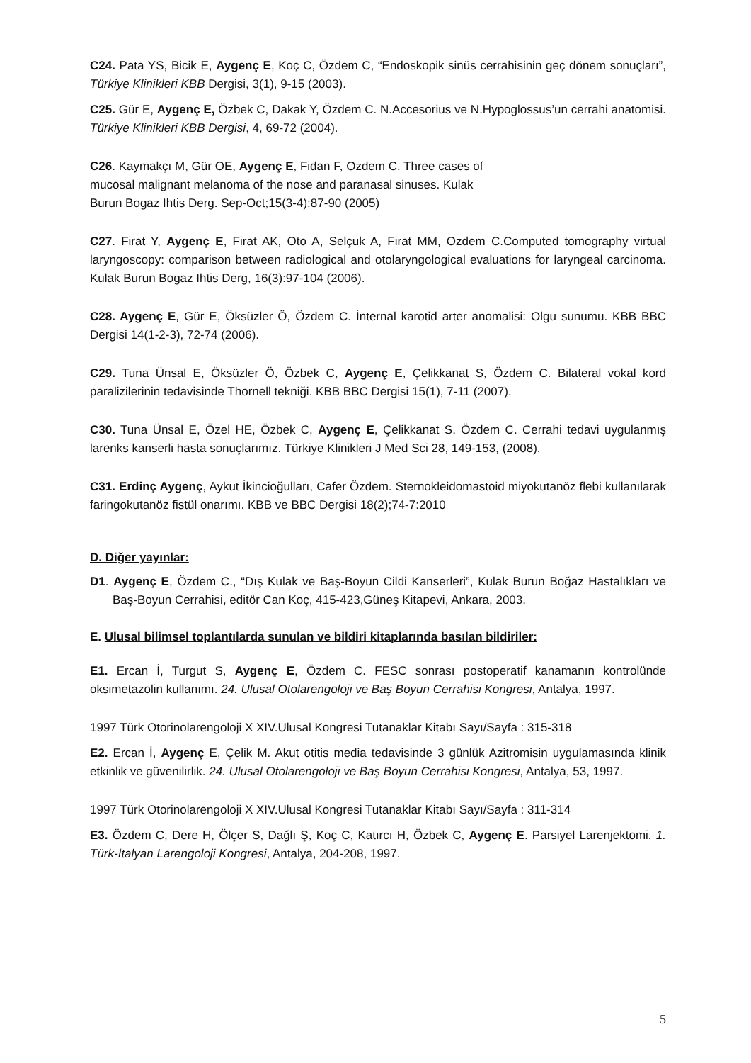C24. Pata YS, Bicik E, Aygenç E, Koç C, Özdem C, “Endoskopik sinüs cerrahisinin geç dönem sonuçları”, Türkiye Klinikleri KBB Dergisi, 3(1), 9-15 (2003).
C25. Gür E, Aygenç E, Özbek C, Dakak Y, Özdem C. N.Accesorius ve N.Hypoglossus’un cerrahi anatomisi. Türkiye Klinikleri KBB Dergisi, 4, 69-72 (2004).
C26. Kaymakçı M, Gür OE, Aygenç E, Fidan F, Ozdem C. Three cases of
mucosal malignant melanoma of the nose and paranasal sinuses. Kulak
Burun Bogaz Ihtis Derg. Sep-Oct;15(3-4):87-90 (2005)
C27. Firat Y, Aygenç E, Firat AK, Oto A, Selçuk A, Firat MM, Ozdem C.Computed tomography virtual laryngoscopy: comparison between radiological and otolaryngological evaluations for laryngeal carcinoma. Kulak Burun Bogaz Ihtis Derg, 16(3):97-104 (2006).
C28. Aygenç E, Gür E, Öksüzler Ö, Özdem C. İnternal karotid arter anomalisi: Olgu sunumu. KBB BBC Dergisi 14(1-2-3), 72-74 (2006).
C29. Tuna Ünsal E, Öksüzler Ö, Özbek C, Aygenç E, Çelikkanat S, Özdem C. Bilateral vokal kord paralizilerinin tedavisinde Thornell tekniği. KBB BBC Dergisi 15(1), 7-11 (2007).
C30. Tuna Ünsal E, Özel HE, Özbek C, Aygenç E, Çelikkanat S, Özdem C. Cerrahi tedavi uygulanmış larenks kanserli hasta sonuçlarımız. Türkiye Klinikleri J Med Sci 28, 149-153, (2008).
C31. Erdinç Aygenç, Aykut İkincioğulları, Cafer Özdem. Sternokleidomastoid miyokutanöz flebi kullanılarak faringokutanöz fistül onarımı. KBB ve BBC Dergisi 18(2);74-7:2010
D. Diğer yayınlar:
D1. Aygenç E, Özdem C., “Dış Kulak ve Baş-Boyun Cildi Kanserleri”, Kulak Burun Boğaz Hastalıkları ve Baş-Boyun Cerrahisi, editör Can Koç, 415-423,Güneş Kitapevi, Ankara, 2003.
E. Ulusal bilimsel toplantılarda sunulan ve bildiri kitaplarında basılan bildiriler:
E1. Ercan İ, Turgut S, Aygenç E, Özdem C. FESC sonrası postoperatif kanamanın kontrolünde oksimetazolin kullanımı. 24. Ulusal Otolarengoloji ve Baş Boyun Cerrahisi Kongresi, Antalya, 1997.
1997 Türk Otorinolarengoloji X XIV.Ulusal Kongresi Tutanaklar Kitabı Sayı/Sayfa : 315-318
E2. Ercan İ, Aygenç E, Çelik M. Akut otitis media tedavisinde 3 günlük Azitromisin uygulamasında klinik etkinlik ve güvenilirlik. 24. Ulusal Otolarengoloji ve Baş Boyun Cerrahisi Kongresi, Antalya, 53, 1997.
1997 Türk Otorinolarengoloji X XIV.Ulusal Kongresi Tutanaklar Kitabı Sayı/Sayfa : 311-314
E3. Özdem C, Dere H, Ölçer S, Dağlı Ş, Koç C, Katırcı H, Özbek C, Aygenç E. Parsiyel Larenjektomi. 1. Türk-İtalyan Larengoloji Kongresi, Antalya, 204-208, 1997.
5